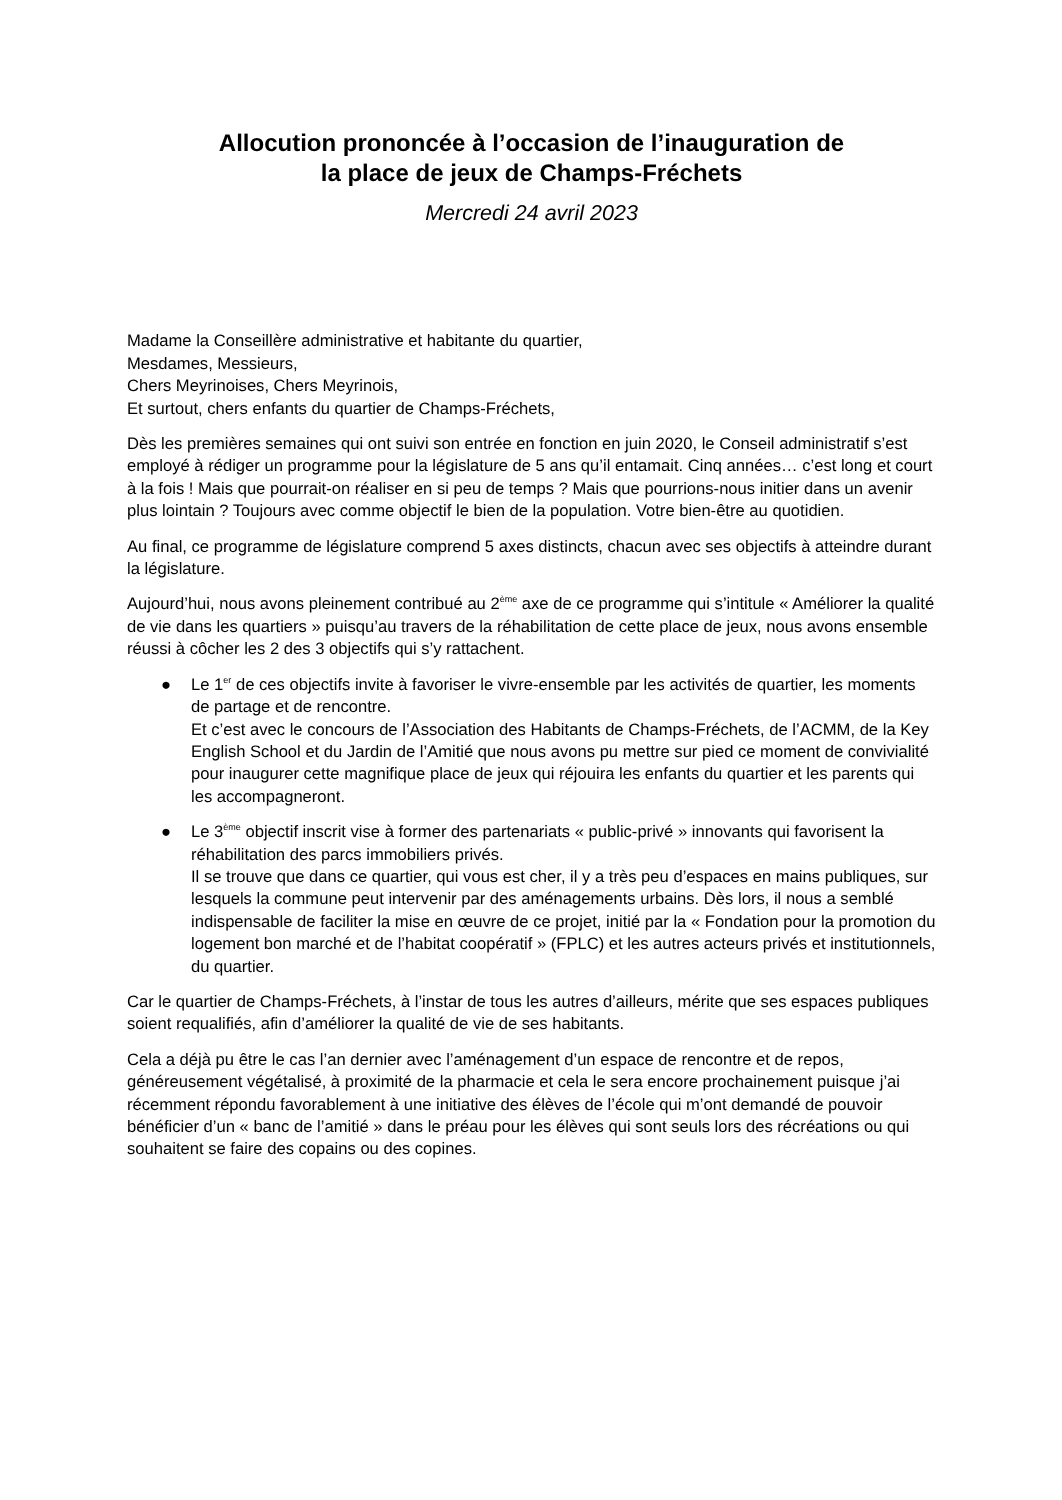Allocution prononcée à l’occasion de l’inauguration de
la place de jeux de Champs-Fréchets
Mercredi 24 avril 2023
Madame la Conseillère administrative et habitante du quartier,
Mesdames, Messieurs,
Chers Meyrinoises, Chers Meyrinois,
Et surtout, chers enfants du quartier de Champs-Fréchets,
Dès les premières semaines qui ont suivi son entrée en fonction en juin 2020, le Conseil administratif s’est employé à rédiger un programme pour la législature de 5 ans qu’il entamait. Cinq années… c’est long et court à la fois ! Mais que pourrait-on réaliser en si peu de temps ? Mais que pourrions-nous initier dans un avenir plus lointain ? Toujours avec comme objectif le bien de la population. Votre bien-être au quotidien.
Au final, ce programme de législature comprend 5 axes distincts, chacun avec ses objectifs à atteindre durant la législature.
Aujourd’hui, nous avons pleinement contribué au 2<sup>ème</sup> axe de ce programme qui s’intitule « Améliorer la qualité de vie dans les quartiers » puisqu’au travers de la réhabilitation de cette place de jeux, nous avons ensemble réussi à côcher les 2 des 3 objectifs qui s’y rattachent.
● Le 1<sup>er</sup> de ces objectifs invite à favoriser le vivre-ensemble par les activités de quartier, les moments de partage et de rencontre.
Et c’est avec le concours de l’Association des Habitants de Champs-Fréchets, de l’ACMM, de la Key English School et du Jardin de l’Amitié que nous avons pu mettre sur pied ce moment de convivialité pour inaugurer cette magnifique place de jeux qui réjouira les enfants du quartier et les parents qui les accompagneront.
● Le 3<sup>ème</sup> objectif inscrit vise à former des partenariats « public-privé » innovants qui favorisent la réhabilitation des parcs immobiliers privés.
Il se trouve que dans ce quartier, qui vous est cher, il y a très peu d’espaces en mains publiques, sur lesquels la commune peut intervenir par des aménagements urbains. Dès lors, il nous a semblé indispensable de faciliter la mise en œuvre de ce projet, initié par la « Fondation pour la promotion du logement bon marché et de l’habitat coopératif » (FPLC) et les autres acteurs privés et institutionnels, du quartier.
Car le quartier de Champs-Fréchets, à l’instar de tous les autres d’ailleurs, mérite que ses espaces publiques soient requalifiés, afin d’améliorer la qualité de vie de ses habitants.
Cela a déjà pu être le cas l’an dernier avec l’aménagement d’un espace de rencontre et de repos, généreusement végétalisé, à proximité de la pharmacie et cela le sera encore prochainement puisque j’ai récemment répondu favorablement à une initiative des élèves de l’école qui m’ont demandé de pouvoir bénéficier d’un « banc de l’amitié » dans le préau pour les élèves qui sont seuls lors des récréations ou qui souhaitent se faire des copains ou des copines.